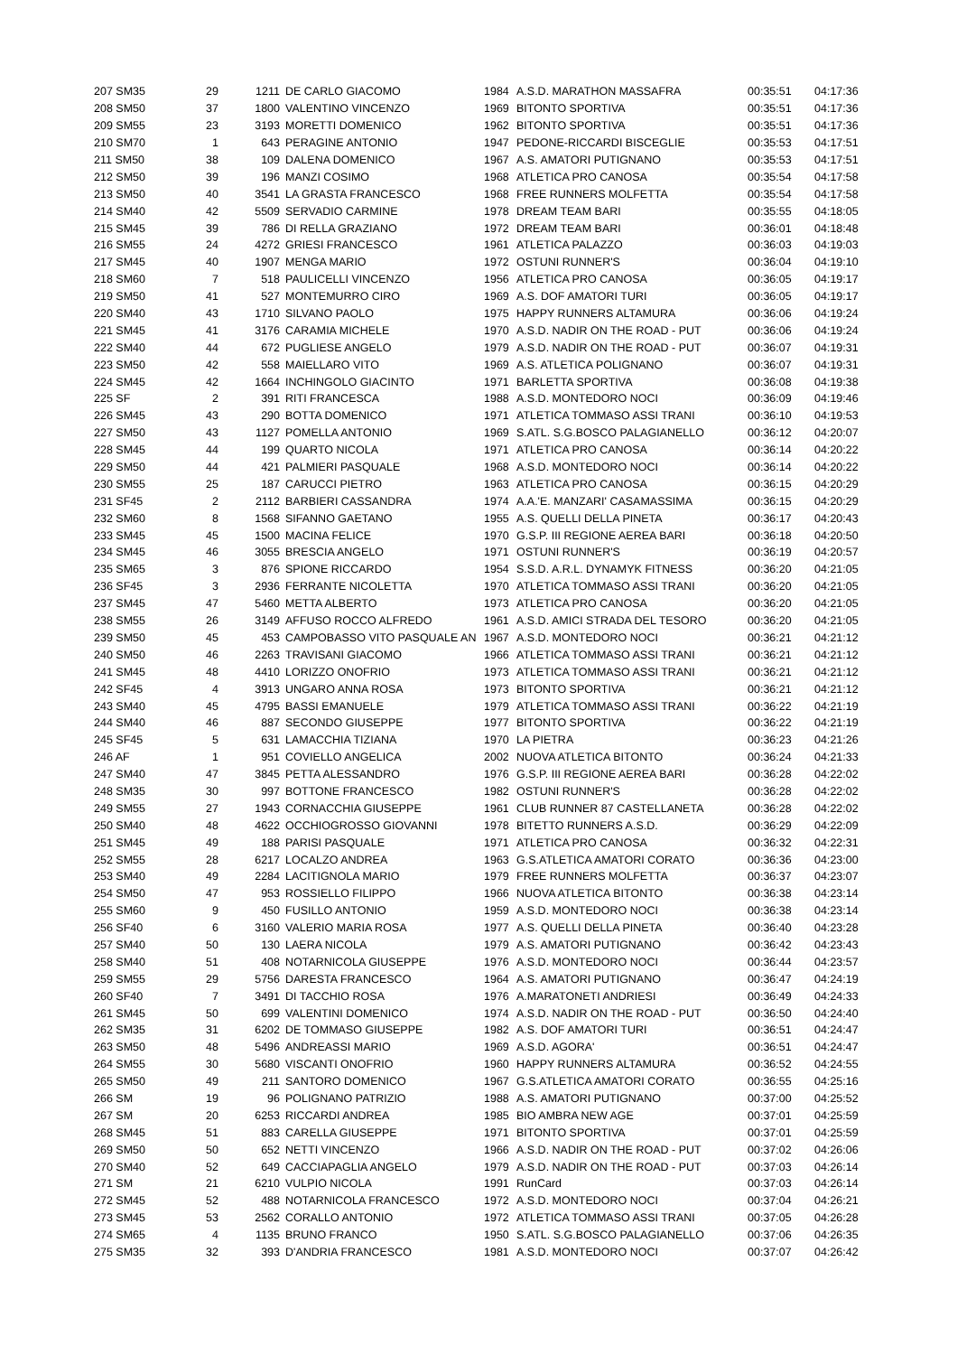| 207 SM35 | 29 | 1211 | DE CARLO GIACOMO | 1984 | A.S.D. MARATHON MASSAFRA | 00:35:51 | 04:17:36 |
| 208 SM50 | 37 | 1800 | VALENTINO VINCENZO | 1969 | BITONTO SPORTIVA | 00:35:51 | 04:17:36 |
| 209 SM55 | 23 | 3193 | MORETTI DOMENICO | 1962 | BITONTO SPORTIVA | 00:35:51 | 04:17:36 |
| 210 SM70 | 1 | 643 | PERAGINE ANTONIO | 1947 | PEDONE-RICCARDI BISCEGLIE | 00:35:53 | 04:17:51 |
| 211 SM50 | 38 | 109 | DALENA DOMENICO | 1967 | A.S. AMATORI PUTIGNANO | 00:35:53 | 04:17:51 |
| 212 SM50 | 39 | 196 | MANZI COSIMO | 1968 | ATLETICA PRO CANOSA | 00:35:54 | 04:17:58 |
| 213 SM50 | 40 | 3541 | LA GRASTA FRANCESCO | 1968 | FREE RUNNERS MOLFETTA | 00:35:54 | 04:17:58 |
| 214 SM40 | 42 | 5509 | SERVADIO CARMINE | 1978 | DREAM TEAM BARI | 00:35:55 | 04:18:05 |
| 215 SM45 | 39 | 786 | DI RELLA GRAZIANO | 1972 | DREAM TEAM BARI | 00:36:01 | 04:18:48 |
| 216 SM55 | 24 | 4272 | GRIESI FRANCESCO | 1961 | ATLETICA PALAZZO | 00:36:03 | 04:19:03 |
| 217 SM45 | 40 | 1907 | MENGA MARIO | 1972 | OSTUNI RUNNER'S | 00:36:04 | 04:19:10 |
| 218 SM60 | 7 | 518 | PAULICELLI VINCENZO | 1956 | ATLETICA PRO CANOSA | 00:36:05 | 04:19:17 |
| 219 SM50 | 41 | 527 | MONTEMURRO CIRO | 1969 | A.S. DOF AMATORI TURI | 00:36:05 | 04:19:17 |
| 220 SM40 | 43 | 1710 | SILVANO PAOLO | 1975 | HAPPY RUNNERS ALTAMURA | 00:36:06 | 04:19:24 |
| 221 SM45 | 41 | 3176 | CARAMIA MICHELE | 1970 | A.S.D. NADIR ON THE ROAD - PUT | 00:36:06 | 04:19:24 |
| 222 SM40 | 44 | 672 | PUGLIESE ANGELO | 1979 | A.S.D. NADIR ON THE ROAD - PUT | 00:36:07 | 04:19:31 |
| 223 SM50 | 42 | 558 | MAIELLARO VITO | 1969 | A.S. ATLETICA POLIGNANO | 00:36:07 | 04:19:31 |
| 224 SM45 | 42 | 1664 | INCHINGOLO GIACINTO | 1971 | BARLETTA SPORTIVA | 00:36:08 | 04:19:38 |
| 225 SF | 2 | 391 | RITI FRANCESCA | 1988 | A.S.D. MONTEDORO NOCI | 00:36:09 | 04:19:46 |
| 226 SM45 | 43 | 290 | BOTTA DOMENICO | 1971 | ATLETICA TOMMASO ASSI TRANI | 00:36:10 | 04:19:53 |
| 227 SM50 | 43 | 1127 | POMELLA ANTONIO | 1969 | S.ATL. S.G.BOSCO PALAGIANELLO | 00:36:12 | 04:20:07 |
| 228 SM45 | 44 | 199 | QUARTO NICOLA | 1971 | ATLETICA PRO CANOSA | 00:36:14 | 04:20:22 |
| 229 SM50 | 44 | 421 | PALMIERI PASQUALE | 1968 | A.S.D. MONTEDORO NOCI | 00:36:14 | 04:20:22 |
| 230 SM55 | 25 | 187 | CARUCCI PIETRO | 1963 | ATLETICA PRO CANOSA | 00:36:15 | 04:20:29 |
| 231 SF45 | 2 | 2112 | BARBIERI CASSANDRA | 1974 | A.A.'E. MANZARI' CASAMASSIMA | 00:36:15 | 04:20:29 |
| 232 SM60 | 8 | 1568 | SIFANNO GAETANO | 1955 | A.S. QUELLI DELLA PINETA | 00:36:17 | 04:20:43 |
| 233 SM45 | 45 | 1500 | MACINA FELICE | 1970 | G.S.P. III REGIONE AEREA BARI | 00:36:18 | 04:20:50 |
| 234 SM45 | 46 | 3055 | BRESCIA ANGELO | 1971 | OSTUNI RUNNER'S | 00:36:19 | 04:20:57 |
| 235 SM65 | 3 | 876 | SPIONE RICCARDO | 1954 | S.S.D. A.R.L. DYNAMYK FITNESS | 00:36:20 | 04:21:05 |
| 236 SF45 | 3 | 2936 | FERRANTE NICOLETTA | 1970 | ATLETICA TOMMASO ASSI TRANI | 00:36:20 | 04:21:05 |
| 237 SM45 | 47 | 5460 | METTA ALBERTO | 1973 | ATLETICA PRO CANOSA | 00:36:20 | 04:21:05 |
| 238 SM55 | 26 | 3149 | AFFUSO ROCCO ALFREDO | 1961 | A.S.D. AMICI STRADA DEL TESORO | 00:36:20 | 04:21:05 |
| 239 SM50 | 45 | 453 | CAMPOBASSO VITO PASQUALE AN | 1967 | A.S.D. MONTEDORO NOCI | 00:36:21 | 04:21:12 |
| 240 SM50 | 46 | 2263 | TRAVISANI GIACOMO | 1966 | ATLETICA TOMMASO ASSI TRANI | 00:36:21 | 04:21:12 |
| 241 SM45 | 48 | 4410 | LORIZZO ONOFRIO | 1973 | ATLETICA TOMMASO ASSI TRANI | 00:36:21 | 04:21:12 |
| 242 SF45 | 4 | 3913 | UNGARO ANNA ROSA | 1973 | BITONTO SPORTIVA | 00:36:21 | 04:21:12 |
| 243 SM40 | 45 | 4795 | BASSI EMANUELE | 1979 | ATLETICA TOMMASO ASSI TRANI | 00:36:22 | 04:21:19 |
| 244 SM40 | 46 | 887 | SECONDO GIUSEPPE | 1977 | BITONTO SPORTIVA | 00:36:22 | 04:21:19 |
| 245 SF45 | 5 | 631 | LAMACCHIA TIZIANA | 1970 | LA PIETRA | 00:36:23 | 04:21:26 |
| 246 AF | 1 | 951 | COVIELLO ANGELICA | 2002 | NUOVA ATLETICA BITONTO | 00:36:24 | 04:21:33 |
| 247 SM40 | 47 | 3845 | PETTA ALESSANDRO | 1976 | G.S.P. III REGIONE AEREA BARI | 00:36:28 | 04:22:02 |
| 248 SM35 | 30 | 997 | BOTTONE FRANCESCO | 1982 | OSTUNI RUNNER'S | 00:36:28 | 04:22:02 |
| 249 SM55 | 27 | 1943 | CORNACCHIA GIUSEPPE | 1961 | CLUB RUNNER 87 CASTELLANETA | 00:36:28 | 04:22:02 |
| 250 SM40 | 48 | 4622 | OCCHIOGROSSO GIOVANNI | 1978 | BITETTO RUNNERS A.S.D. | 00:36:29 | 04:22:09 |
| 251 SM45 | 49 | 188 | PARISI PASQUALE | 1971 | ATLETICA PRO CANOSA | 00:36:32 | 04:22:31 |
| 252 SM55 | 28 | 6217 | LOCALZO ANDREA | 1963 | G.S.ATLETICA AMATORI CORATO | 00:36:36 | 04:23:00 |
| 253 SM40 | 49 | 2284 | LACITIGNOLA MARIO | 1979 | FREE RUNNERS MOLFETTA | 00:36:37 | 04:23:07 |
| 254 SM50 | 47 | 953 | ROSSIELLO FILIPPO | 1966 | NUOVA ATLETICA BITONTO | 00:36:38 | 04:23:14 |
| 255 SM60 | 9 | 450 | FUSILLO ANTONIO | 1959 | A.S.D. MONTEDORO NOCI | 00:36:38 | 04:23:14 |
| 256 SF40 | 6 | 3160 | VALERIO MARIA ROSA | 1977 | A.S. QUELLI DELLA PINETA | 00:36:40 | 04:23:28 |
| 257 SM40 | 50 | 130 | LAERA NICOLA | 1979 | A.S. AMATORI PUTIGNANO | 00:36:42 | 04:23:43 |
| 258 SM40 | 51 | 408 | NOTARNICOLA GIUSEPPE | 1976 | A.S.D. MONTEDORO NOCI | 00:36:44 | 04:23:57 |
| 259 SM55 | 29 | 5756 | DARESTA FRANCESCO | 1964 | A.S. AMATORI PUTIGNANO | 00:36:47 | 04:24:19 |
| 260 SF40 | 7 | 3491 | DI TACCHIO ROSA | 1976 | A.MARATONETI ANDRIESI | 00:36:49 | 04:24:33 |
| 261 SM45 | 50 | 699 | VALENTINI DOMENICO | 1974 | A.S.D. NADIR ON THE ROAD - PUT | 00:36:50 | 04:24:40 |
| 262 SM35 | 31 | 6202 | DE TOMMASO GIUSEPPE | 1982 | A.S. DOF AMATORI TURI | 00:36:51 | 04:24:47 |
| 263 SM50 | 48 | 5496 | ANDREASSI MARIO | 1969 | A.S.D. AGORA' | 00:36:51 | 04:24:47 |
| 264 SM55 | 30 | 5680 | VISCANTI ONOFRIO | 1960 | HAPPY RUNNERS ALTAMURA | 00:36:52 | 04:24:55 |
| 265 SM50 | 49 | 211 | SANTORO DOMENICO | 1967 | G.S.ATLETICA AMATORI CORATO | 00:36:55 | 04:25:16 |
| 266 SM | 19 | 96 | POLIGNANO PATRIZIO | 1988 | A.S. AMATORI PUTIGNANO | 00:37:00 | 04:25:52 |
| 267 SM | 20 | 6253 | RICCARDI ANDREA | 1985 | BIO AMBRA NEW AGE | 00:37:01 | 04:25:59 |
| 268 SM45 | 51 | 883 | CARELLA GIUSEPPE | 1971 | BITONTO SPORTIVA | 00:37:01 | 04:25:59 |
| 269 SM50 | 50 | 652 | NETTI VINCENZO | 1966 | A.S.D. NADIR ON THE ROAD - PUT | 00:37:02 | 04:26:06 |
| 270 SM40 | 52 | 649 | CACCIAPAGLIA ANGELO | 1979 | A.S.D. NADIR ON THE ROAD - PUT | 00:37:03 | 04:26:14 |
| 271 SM | 21 | 6210 | VULPIO NICOLA | 1991 | RunCard | 00:37:03 | 04:26:14 |
| 272 SM45 | 52 | 488 | NOTARNICOLA FRANCESCO | 1972 | A.S.D. MONTEDORO NOCI | 00:37:04 | 04:26:21 |
| 273 SM45 | 53 | 2562 | CORALLO ANTONIO | 1972 | ATLETICA TOMMASO ASSI TRANI | 00:37:05 | 04:26:28 |
| 274 SM65 | 4 | 1135 | BRUNO FRANCO | 1950 | S.ATL. S.G.BOSCO PALAGIANELLO | 00:37:06 | 04:26:35 |
| 275 SM35 | 32 | 393 | D'ANDRIA FRANCESCO | 1981 | A.S.D. MONTEDORO NOCI | 00:37:07 | 04:26:42 |